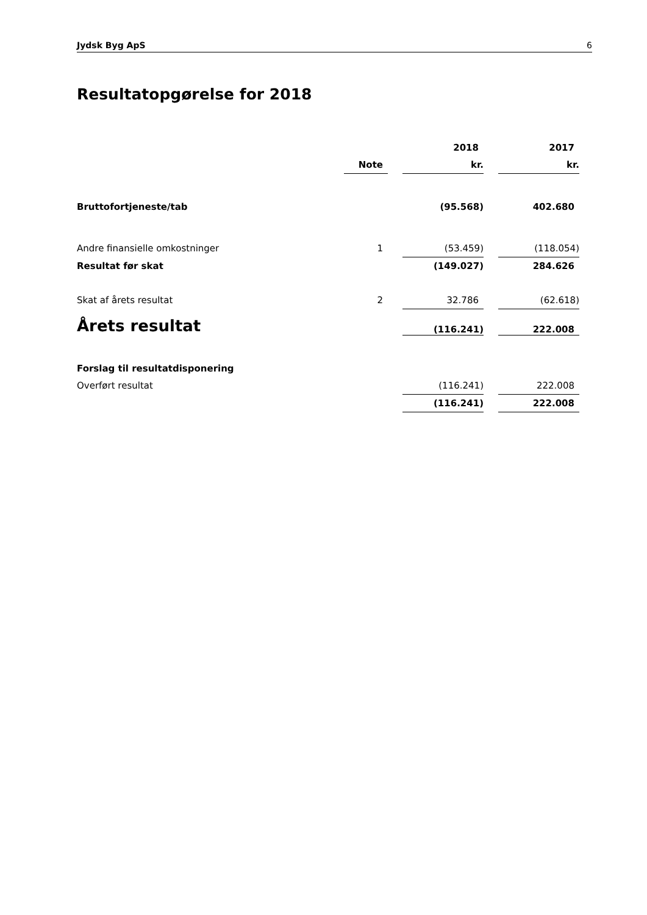Jydsk Byg ApS 6
Resultatopgørelse for 2018
| | | | 2018 | | 2017 |
| | Note | | kr. | | kr. |
| Bruttofortjeneste/tab | | | (95.568) | | 402.680 |
| Andre finansielle omkostninger | 1 | | (53.459) | | (118.054) |
| Resultat før skat | | | (149.027) | | 284.626 |
| Skat af årets resultat | 2 | | 32.786 | | (62.618) |
| Årets resultat | | | (116.241) | | 222.008 |
| Forslag til resultatdisponering | | | | | |
| Overført resultat | | | (116.241) | | 222.008 |
| | | | (116.241) | | 222.008 |